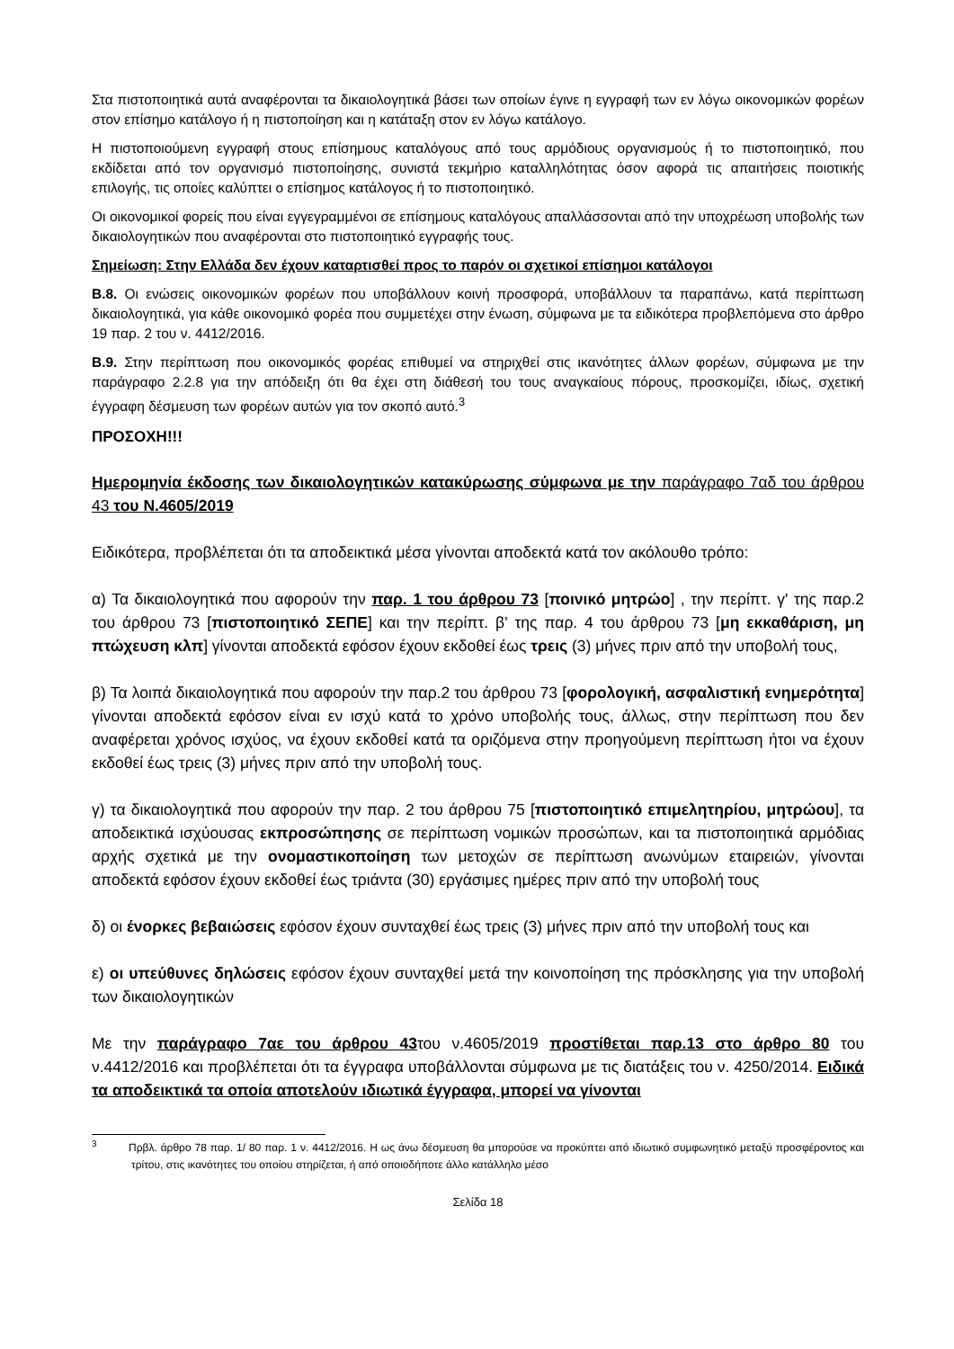Στα πιστοποιητικά αυτά αναφέρονται τα δικαιολογητικά βάσει των οποίων έγινε η εγγραφή των εν λόγω οικονομικών φορέων στον επίσημο κατάλογο ή η πιστοποίηση και η κατάταξη στον εν λόγω κατάλογο.
Η πιστοποιούμενη εγγραφή στους επίσημους καταλόγους από τους αρμόδιους οργανισμούς ή το πιστοποιητικό, που εκδίδεται από τον οργανισμό πιστοποίησης, συνιστά τεκμήριο καταλληλότητας όσον αφορά τις απαιτήσεις ποιοτικής επιλογής, τις οποίες καλύπτει ο επίσημος κατάλογος ή το πιστοποιητικό.
Οι οικονομικοί φορείς που είναι εγγεγραμμένοι σε επίσημους καταλόγους απαλλάσσονται από την υποχρέωση υποβολής των δικαιολογητικών που αναφέρονται στο πιστοποιητικό εγγραφής τους.
Σημείωση: Στην Ελλάδα δεν έχουν καταρτισθεί προς το παρόν οι σχετικοί επίσημοι κατάλογοι
Β.8. Οι ενώσεις οικονομικών φορέων που υποβάλλουν κοινή προσφορά, υποβάλλουν τα παραπάνω, κατά περίπτωση δικαιολογητικά, για κάθε οικονομικό φορέα που συμμετέχει στην ένωση, σύμφωνα με τα ειδικότερα προβλεπόμενα στο άρθρο 19 παρ. 2 του ν. 4412/2016.
Β.9. Στην περίπτωση που οικονομικός φορέας επιθυμεί να στηριχθεί στις ικανότητες άλλων φορέων, σύμφωνα με την παράγραφο 2.2.8 για την απόδειξη ότι θα έχει στη διάθεσή του τους αναγκαίους πόρους, προσκομίζει, ιδίως, σχετική έγγραφη δέσμευση των φορέων αυτών για τον σκοπό αυτό.<sup>3</sup>
ΠΡΟΣΟΧΗ!!!
Ημερομηνία έκδοσης των δικαιολογητικών κατακύρωσης σύμφωνα με την παράγραφο 7αδ του άρθρου 43 του Ν.4605/2019
Ειδικότερα, προβλέπεται ότι τα αποδεικτικά μέσα γίνονται αποδεκτά κατά τον ακόλουθο τρόπο:
α) Τα δικαιολογητικά που αφορούν την παρ. 1 του άρθρου 73 [ποινικό μητρώο] , την περίπτ. γ' της παρ.2 του άρθρου 73 [πιστοποιητικό ΣΕΠΕ] και την περίπτ. β' της παρ. 4 του άρθρου 73 [μη εκκαθάριση, μη πτώχευση κλπ] γίνονται αποδεκτά εφόσον έχουν εκδοθεί έως τρεις (3) μήνες πριν από την υποβολή τους,
β) Τα λοιπά δικαιολογητικά που αφορούν την παρ.2 του άρθρου 73 [φορολογική, ασφαλιστική ενημερότητα] γίνονται αποδεκτά εφόσον είναι εν ισχύ κατά το χρόνο υποβολής τους, άλλως, στην περίπτωση που δεν αναφέρεται χρόνος ισχύος, να έχουν εκδοθεί κατά τα οριζόμενα στην προηγούμενη περίπτωση ήτοι να έχουν εκδοθεί έως τρεις (3) μήνες πριν από την υποβολή τους.
γ) τα δικαιολογητικά που αφορούν την παρ. 2 του άρθρου 75 [πιστοποιητικό επιμελητηρίου, μητρώου], τα αποδεικτικά ισχύουσας εκπροσώπησης σε περίπτωση νομικών προσώπων, και τα πιστοποιητικά αρμόδιας αρχής σχετικά με την ονομαστικοποίηση των μετοχών σε περίπτωση ανωνύμων εταιρειών, γίνονται αποδεκτά εφόσον έχουν εκδοθεί έως τριάντα (30) εργάσιμες ημέρες πριν από την υποβολή τους
δ) οι ένορκες βεβαιώσεις εφόσον έχουν συνταχθεί έως τρεις (3) μήνες πριν από την υποβολή τους και
ε) οι υπεύθυνες δηλώσεις εφόσον έχουν συνταχθεί μετά την κοινοποίηση της πρόσκλησης για την υποβολή των δικαιολογητικών
Με την παράγραφο 7αε του άρθρου 43του ν.4605/2019 προστίθεται παρ.13 στο άρθρο 80 του ν.4412/2016 και προβλέπεται ότι τα έγγραφα υποβάλλονται σύμφωνα με τις διατάξεις του ν. 4250/2014. Ειδικά τα αποδεικτικά τα οποία αποτελούν ιδιωτικά έγγραφα, μπορεί να γίνονται
<sup>3</sup> Πρβλ. άρθρο 78 παρ. 1/ 80 παρ. 1 ν. 4412/2016. Η ως άνω δέσμευση θα μπορούσε να προκύπτει από ιδιωτικό συμφωνητικό μεταξύ προσφέροντος και τρίτου, στις ικανότητες του οποίου στηρίζεται, ή από οποιοδήποτε άλλο κατάλληλο μέσο
Σελίδα 18